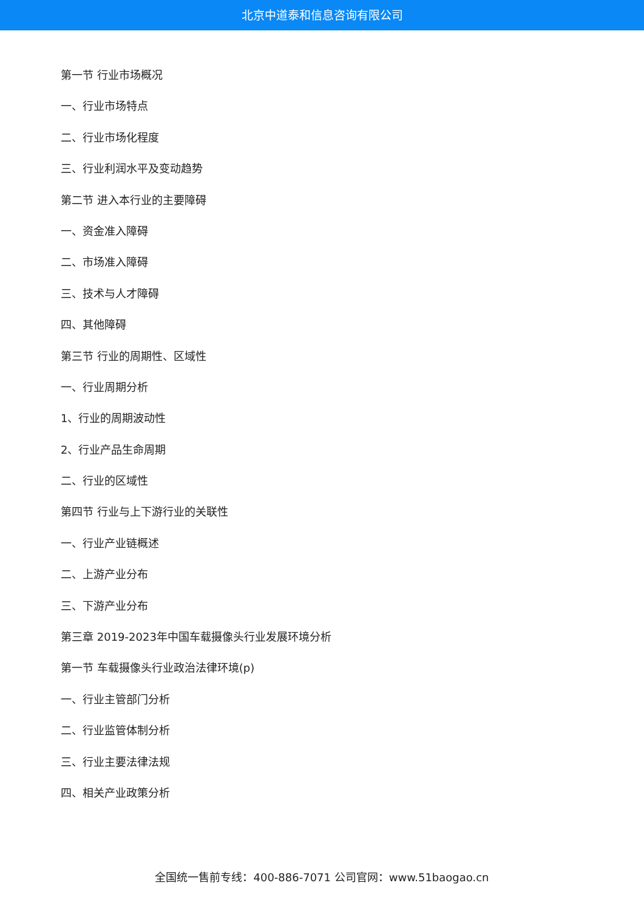北京中道泰和信息咨询有限公司
第一节 行业市场概况
一、行业市场特点
二、行业市场化程度
三、行业利润水平及变动趋势
第二节 进入本行业的主要障碍
一、资金准入障碍
二、市场准入障碍
三、技术与人才障碍
四、其他障碍
第三节 行业的周期性、区域性
一、行业周期分析
1、行业的周期波动性
2、行业产品生命周期
二、行业的区域性
第四节 行业与上下游行业的关联性
一、行业产业链概述
二、上游产业分布
三、下游产业分布
第三章 2019-2023年中国车载摄像头行业发展环境分析
第一节 车载摄像头行业政治法律环境(p)
一、行业主管部门分析
二、行业监管体制分析
三、行业主要法律法规
四、相关产业政策分析
全国统一售前专线：400-886-7071 公司官网：www.51baogao.cn